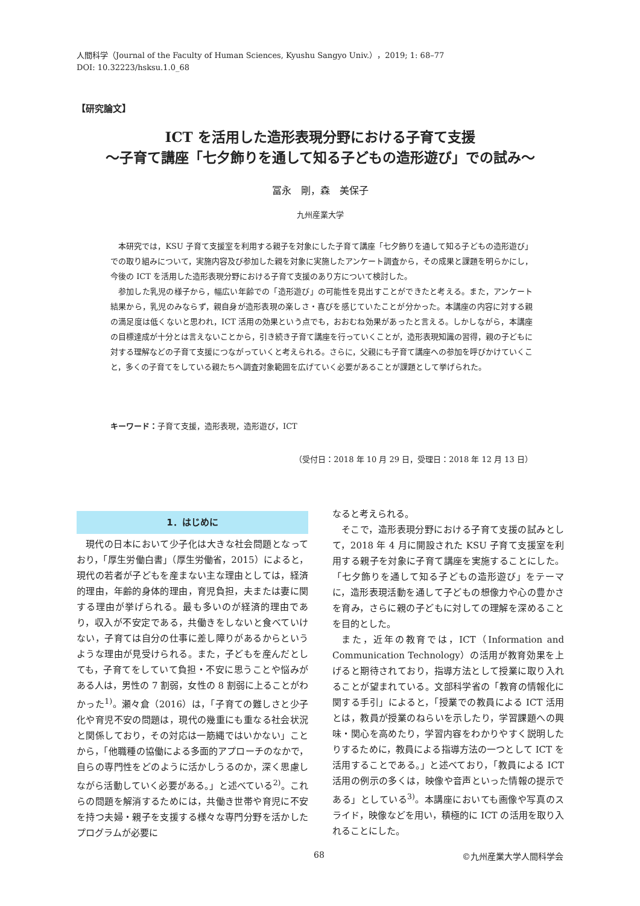人間科学（Journal of the Faculty of Human Sciences, Kyushu Sangyo Univ.），2019; 1: 68–77
DOI: 10.32223/hsksu.1.0_68
【研究論文】
ICT を活用した造形表現分野における子育て支援
〜子育て講座「七夕飾りを通して知る子どもの造形遊び」での試み〜
冨永　剛，森　美保子
九州産業大学
本研究では，KSU 子育て支援室を利用する親子を対象にした子育て講座「七夕飾りを通して知る子どもの造形遊び」での取り組みについて，実施内容及び参加した親を対象に実施したアンケート調査から，その成果と課題を明らかにし，今後の ICT を活用した造形表現分野における子育て支援のあり方について検討した。
参加した乳児の様子から，幅広い年齢での「造形遊び」の可能性を見出すことができたと考える。また，アンケート結果から，乳児のみならず，親自身が造形表現の楽しさ・喜びを感じていたことが分かった。本講座の内容に対する親の満足度は低くないと思われ，ICT 活用の効果という点でも，おおむね効果があったと言える。しかしながら，本講座の目標達成が十分とは言えないことから，引き続き子育て講座を行っていくことが，造形表現知識の習得，親の子どもに対する理解などの子育て支援につながっていくと考えられる。さらに，父親にも子育て講座への参加を呼びかけていくこと，多くの子育てをしている親たちへ調査対象範囲を広げていく必要があることが課題として挙げられた。
キーワード：子育て支援，造形表現，造形遊び，ICT
（受付日：2018 年 10 月 29 日，受理日：2018 年 12 月 13 日）
1．はじめに
現代の日本において少子化は大きな社会問題となっており，「厚生労働白書」（厚生労働省，2015）によると，現代の若者が子どもを産まない主な理由としては，経済的理由，年齢的身体的理由，育児負担，夫または妻に関する理由が挙げられる。最も多いのが経済的理由であり，収入が不安定である，共働きをしないと食べていけない，子育ては自分の仕事に差し障りがあるからというような理由が見受けられる。また，子どもを産んだとしても，子育てをしていて負担・不安に思うことや悩みがある人は，男性の 7 割弱，女性の 8 割弱に上ることがわかった<sup>1)</sup>。瀬々倉（2016）は，「子育ての難しさと少子化や育児不安の問題は，現代の幾重にも重なる社会状況と関係しており，その対応は一筋縄ではいかない」ことから，「他職種の協働による多面的アプローチのなかで，自らの専門性をどのように活かしうるのか，深く思慮しながら活動していく必要がある。」と述べている<sup>2)</sup>。これらの問題を解消するためには，共働き世帯や育児に不安を持つ夫婦・親子を支援する様々な専門分野を活かしたプログラムが必要に
なると考えられる。
そこで，造形表現分野における子育て支援の試みとして，2018 年 4 月に開設された KSU 子育て支援室を利用する親子を対象に子育て講座を実施することにした。「七夕飾りを通して知る子どもの造形遊び」をテーマに，造形表現活動を通して子どもの想像力や心の豊かさを育み，さらに親の子どもに対しての理解を深めることを目的とした。
また，近年の教育では，ICT（Information and Communication Technology）の活用が教育効果を上げると期待されており，指導方法として授業に取り入れることが望まれている。文部科学省の「教育の情報化に関する手引」によると，「授業での教員による ICT 活用とは，教員が授業のねらいを示したり，学習課題への興味・関心を高めたり，学習内容をわかりやすく説明したりするために，教員による指導方法の一つとして ICT を活用することである。」と述べており，「教員による ICT 活用の例示の多くは，映像や音声といった情報の提示である」としている<sup>3)</sup>。本講座においても画像や写真のスライド，映像などを用い，積極的に ICT の活用を取り入れることにした。
68 ©九州産業大学人間科学会